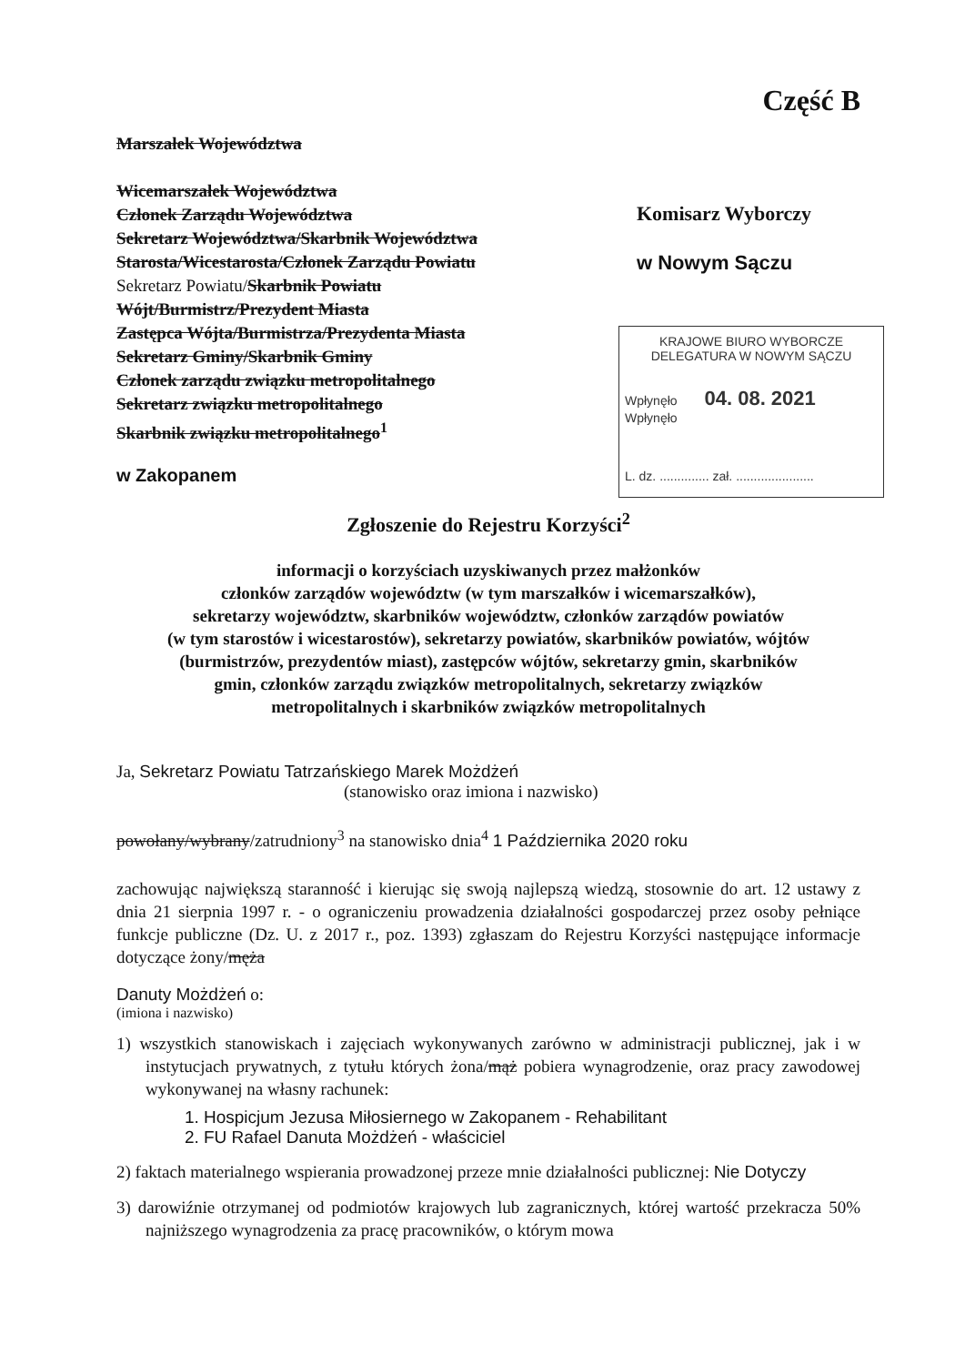Część B
Marszałek Województwa
Wicemarszałek Województwa
Członek Zarządu Województwa
Sekretarz Województwa/Skarbnik Województwa
Starosta/Wicestarosta/Członek Zarządu Powiatu
Sekretarz Powiatu/Skarbnik Powiatu
Wójt/Burmistrz/Prezydent Miasta
Zastępca Wójta/Burmistrza/Prezydenta Miasta
Sekretarz Gminy/Skarbnik Gminy
Członek zarządu związku metropolitalnego
Sekretarz związku metropolitalnego
Skarbnik związku metropolitalnego<sup>1</sup>
w Zakopanem
Komisarz Wyborczy
w Nowym Sączu
KRAJOWE BIURO WYBORCZE
DELEGATURA W NOWYM SĄCZU
Wpłynęło 04. 08. 2021 Wpłynęło
L. dz. .............. zał. ......................
Zgłoszenie do Rejestru Korzyści<sup>2</sup>
informacji o korzyściach uzyskiwanych przez małżonków
członków zarządów województw (w tym marszałków i wicemarszałków),
sekretarzy województw, skarbników województw, członków zarządów powiatów
(w tym starostów i wicestarostów), sekretarzy powiatów, skarbników powiatów, wójtów
(burmistrzów, prezydentów miast), zastępców wójtów, sekretarzy gmin, skarbników
gmin, członków zarządu związków metropolitalnych, sekretarzy związków
metropolitalnych i skarbników związków metropolitalnych
Ja, Sekretarz Powiatu Tatrzańskiego Marek Możdżeń
(stanowisko oraz imiona i nazwisko)
powołany/wybrany/zatrudniony<sup>3</sup> na stanowisko dnia<sup>4</sup> 1 Października 2020 roku
zachowując największą staranność i kierując się swoją najlepszą wiedzą, stosownie do art. 12 ustawy z dnia 21 sierpnia 1997 r. - o ograniczeniu prowadzenia działalności gospodarczej przez osoby pełniące funkcje publiczne (Dz. U. z 2017 r., poz. 1393) zgłaszam do Rejestru Korzyści następujące informacje dotyczące żony/męża
Danuty Możdżeń o:
(imiona i nazwisko)
1) wszystkich stanowiskach i zajęciach wykonywanych zarówno w administracji publicznej, jak i w instytucjach prywatnych, z tytułu których żona/mąż pobiera wynagrodzenie, oraz pracy zawodowej wykonywanej na własny rachunek:
1. Hospicjum Jezusa Miłosiernego w Zakopanem - Rehabilitant
2. FU Rafael Danuta Możdżeń - właściciel
2) faktach materialnego wspierania prowadzonej przeze mnie działalności publicznej: Nie Dotyczy
3) darowiźnie otrzymanej od podmiotów krajowych lub zagranicznych, której wartość przekracza 50% najniższego wynagrodzenia za pracę pracowników, o którym mowa